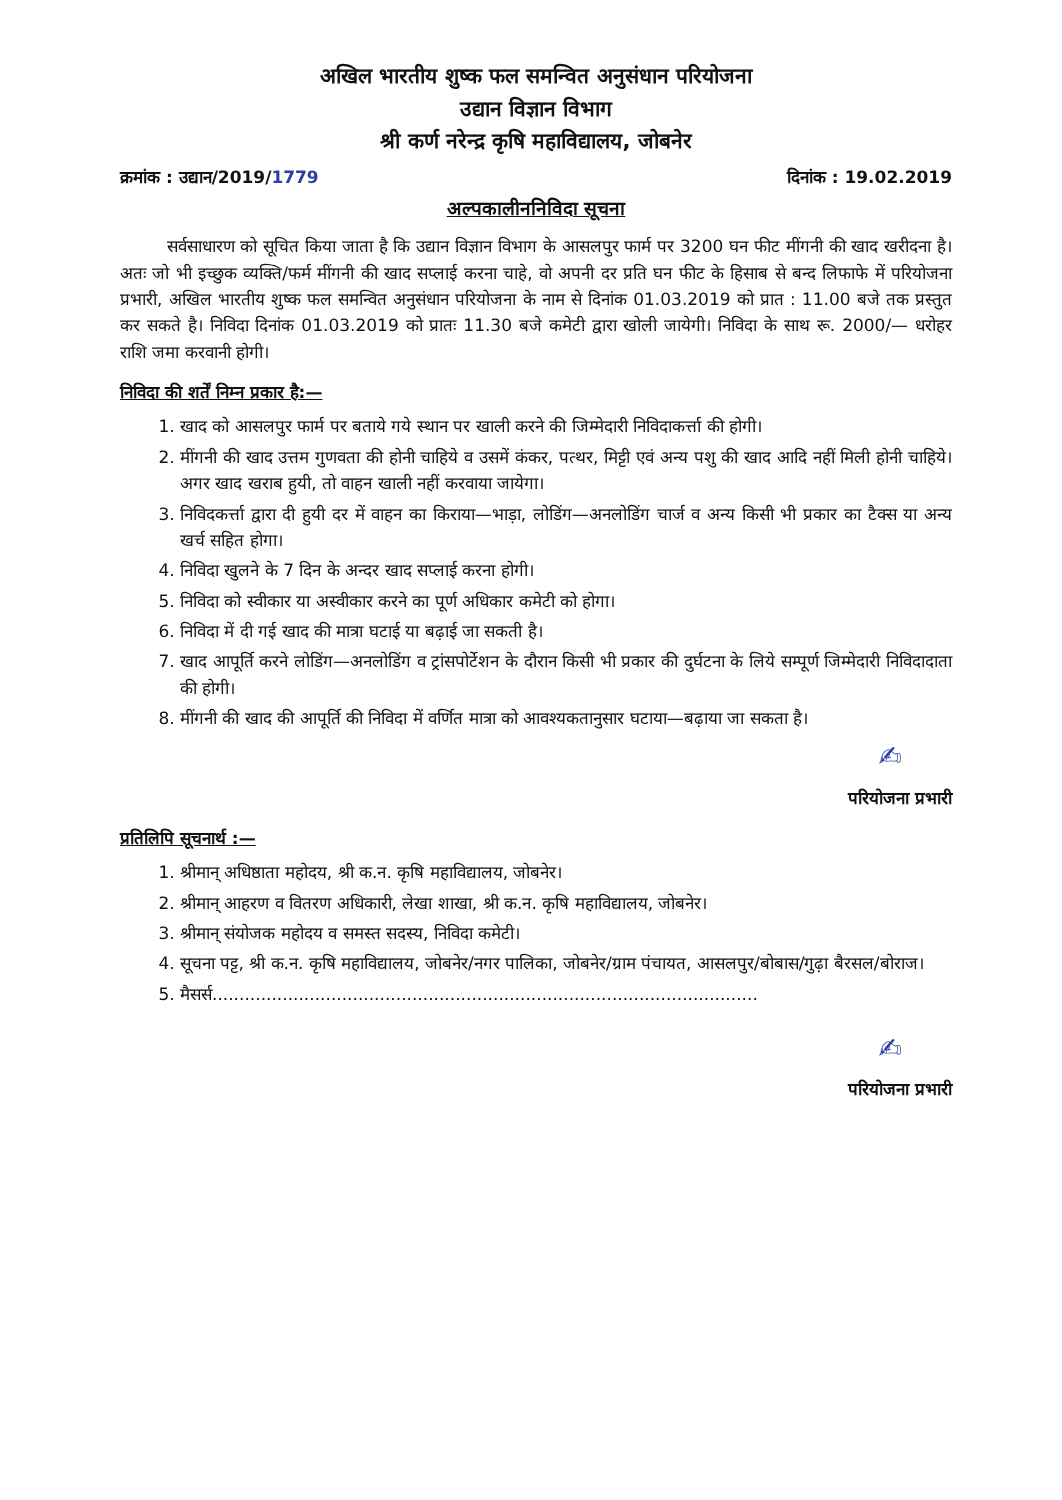अखिल भारतीय शुष्क फल समन्वित अनुसंधान परियोजना
उद्यान विज्ञान विभाग
श्री कर्ण नरेन्द्र कृषि महाविद्यालय, जोबनेर
क्रमांक : उद्यान/2019/1779 दिनांक : 19.02.2019
अल्पकालीननिविदा सूचना
सर्वसाधारण को सूचित किया जाता है कि उद्यान विज्ञान विभाग के आसलपुर फार्म पर 3200 घन फीट मींगनी की खाद खरीदना है। अतः जो भी इच्छुक व्यक्ति/फर्म मींगनी की खाद सप्लाई करना चाहे, वो अपनी दर प्रति घन फीट के हिसाब से बन्द लिफाफे में परियोजना प्रभारी, अखिल भारतीय शुष्क फल समन्वित अनुसंधान परियोजना के नाम से दिनांक 01.03.2019 को प्रात : 11.00 बजे तक प्रस्तुत कर सकते है। निविदा दिनांक 01.03.2019 को प्रातः 11.30 बजे कमेटी द्वारा खोली जायेगी। निविदा के साथ रू. 2000/— धरोहर राशि जमा करवानी होगी।
निविदा की शर्तें निम्न प्रकार है:—
1. खाद को आसलपुर फार्म पर बताये गये स्थान पर खाली करने की जिम्मेदारी निविदाकर्त्ता की होगी।
2. मींगनी की खाद उत्तम गुणवता की होनी चाहिये व उसमें कंकर, पत्थर, मिट्टी एवं अन्य पशु की खाद आदि नहीं मिली होनी चाहिये। अगर खाद खराब हुयी, तो वाहन खाली नहीं करवाया जायेगा।
3. निविदकर्त्ता द्वारा दी हुयी दर में वाहन का किराया—भाड़ा, लोडिंग—अनलोडिंग चार्ज व अन्य किसी भी प्रकार का टैक्स या अन्य खर्च सहित होगा।
4. निविदा खुलने के 7 दिन के अन्दर खाद सप्लाई करना होगी।
5. निविदा को स्वीकार या अस्वीकार करने का पूर्ण अधिकार कमेटी को होगा।
6. निविदा में दी गई खाद की मात्रा घटाई या बढ़ाई जा सकती है।
7. खाद आपूर्ति करने लोडिंग—अनलोडिंग व ट्रांसपोर्टेशन के दौरान किसी भी प्रकार की दुर्घटना के लिये सम्पूर्ण जिम्मेदारी निविदादाता की होगी।
8. मींगनी की खाद की आपूर्ति की निविदा में वर्णित मात्रा को आवश्यकतानुसार घटाया—बढ़ाया जा सकता है।
✍
परियोजना प्रभारी
प्रतिलिपि सूचनार्थ :—
1. श्रीमान् अधिष्ठाता महोदय, श्री क.न. कृषि महाविद्यालय, जोबनेर।
2. श्रीमान् आहरण व वितरण अधिकारी, लेखा शाखा, श्री क.न. कृषि महाविद्यालय, जोबनेर।
3. श्रीमान् संयोजक महोदय व समस्त सदस्य, निविदा कमेटी।
4. सूचना पट्ट, श्री क.न. कृषि महाविद्यालय, जोबनेर/नगर पालिका, जोबनेर/ग्राम पंचायत, आसलपुर/बोबास/गुढ़ा बैरसल/बोराज।
5. मैसर्स.....................................................................................................
✍
परियोजना प्रभारी